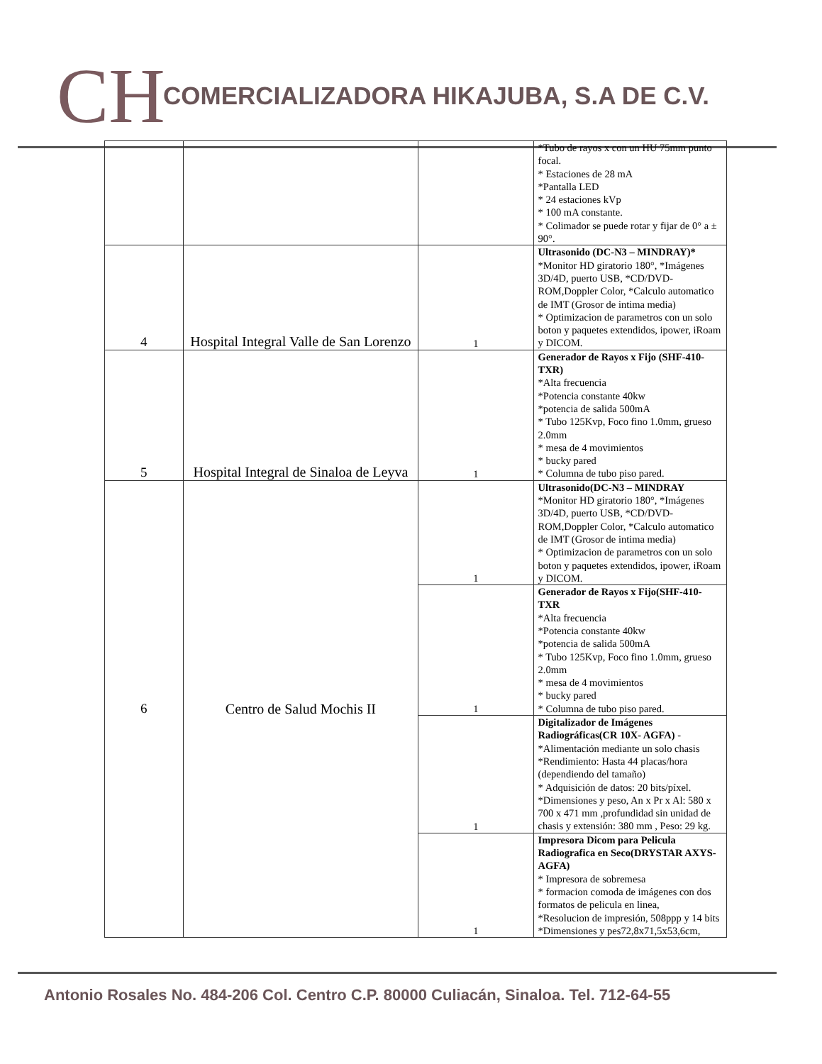CH
COMERCIALIZADORA HIKAJUBA, S.A DE C.V.
| | | | *Tubo de rayos x con un HU 75mm punto focal. * Estaciones de 28 mA *Pantalla LED * 24 estaciones kVp * 100 mA constante. * Colimador se puede rotar y fijar de 0° a ± 90°. |
| 4 | Hospital Integral Valle de San Lorenzo | 1 | Ultrasonido (DC-N3 – MINDRAY)* *Monitor HD giratorio 180°, *Imágenes 3D/4D, puerto USB, *CD/DVD-ROM,Doppler Color, *Calculo automatico de IMT (Grosor de intima media) * Optimizacion de parametros con un solo boton y paquetes extendidos, ipower, iRoam y DICOM. |
| 5 | Hospital Integral de Sinaloa de Leyva | 1 | Generador de Rayos x Fijo (SHF-410-TXR) *Alta frecuencia *Potencia constante 40kw *potencia de salida 500mA * Tubo 125Kvp, Foco fino 1.0mm, grueso 2.0mm * mesa de 4 movimientos * bucky pared * Columna de tubo piso pared. |
| 6 | Centro de Salud Mochis II | 1 | Ultrasonido(DC-N3 – MINDRAY *Monitor HD giratorio 180°, *Imágenes 3D/4D, puerto USB, *CD/DVD-ROM,Doppler Color, *Calculo automatico de IMT (Grosor de intima media) * Optimizacion de parametros con un solo boton y paquetes extendidos, ipower, iRoam y DICOM. |
| | | 1 | Generador de Rayos x Fijo(SHF-410-TXR *Alta frecuencia *Potencia constante 40kw *potencia de salida 500mA * Tubo 125Kvp, Foco fino 1.0mm, grueso 2.0mm * mesa de 4 movimientos * bucky pared * Columna de tubo piso pared. |
| | | 1 | Digitalizador de Imágenes Radiográficas(CR 10X- AGFA) - *Alimentación mediante un solo chasis *Rendimiento: Hasta 44 placas/hora (dependiendo del tamaño) * Adquisición de datos: 20 bits/píxel. *Dimensiones y peso, An x Pr x Al: 580 x 700 x 471 mm ,profundidad sin unidad de chasis y extensión: 380 mm , Peso: 29 kg. |
| | | 1 | Impresora Dicom para Pelicula Radiografica en Seco(DRYSTAR AXYS-AGFA) * Impresora de sobremesa * formacion comoda de imágenes con dos formatos de pelicula en linea, *Resolucion de impresión, 508ppp y 14 bits *Dimensiones y pes72,8x71,5x53,6cm, |
Antonio Rosales No. 484-206 Col. Centro C.P. 80000 Culiacán, Sinaloa. Tel. 712-64-55